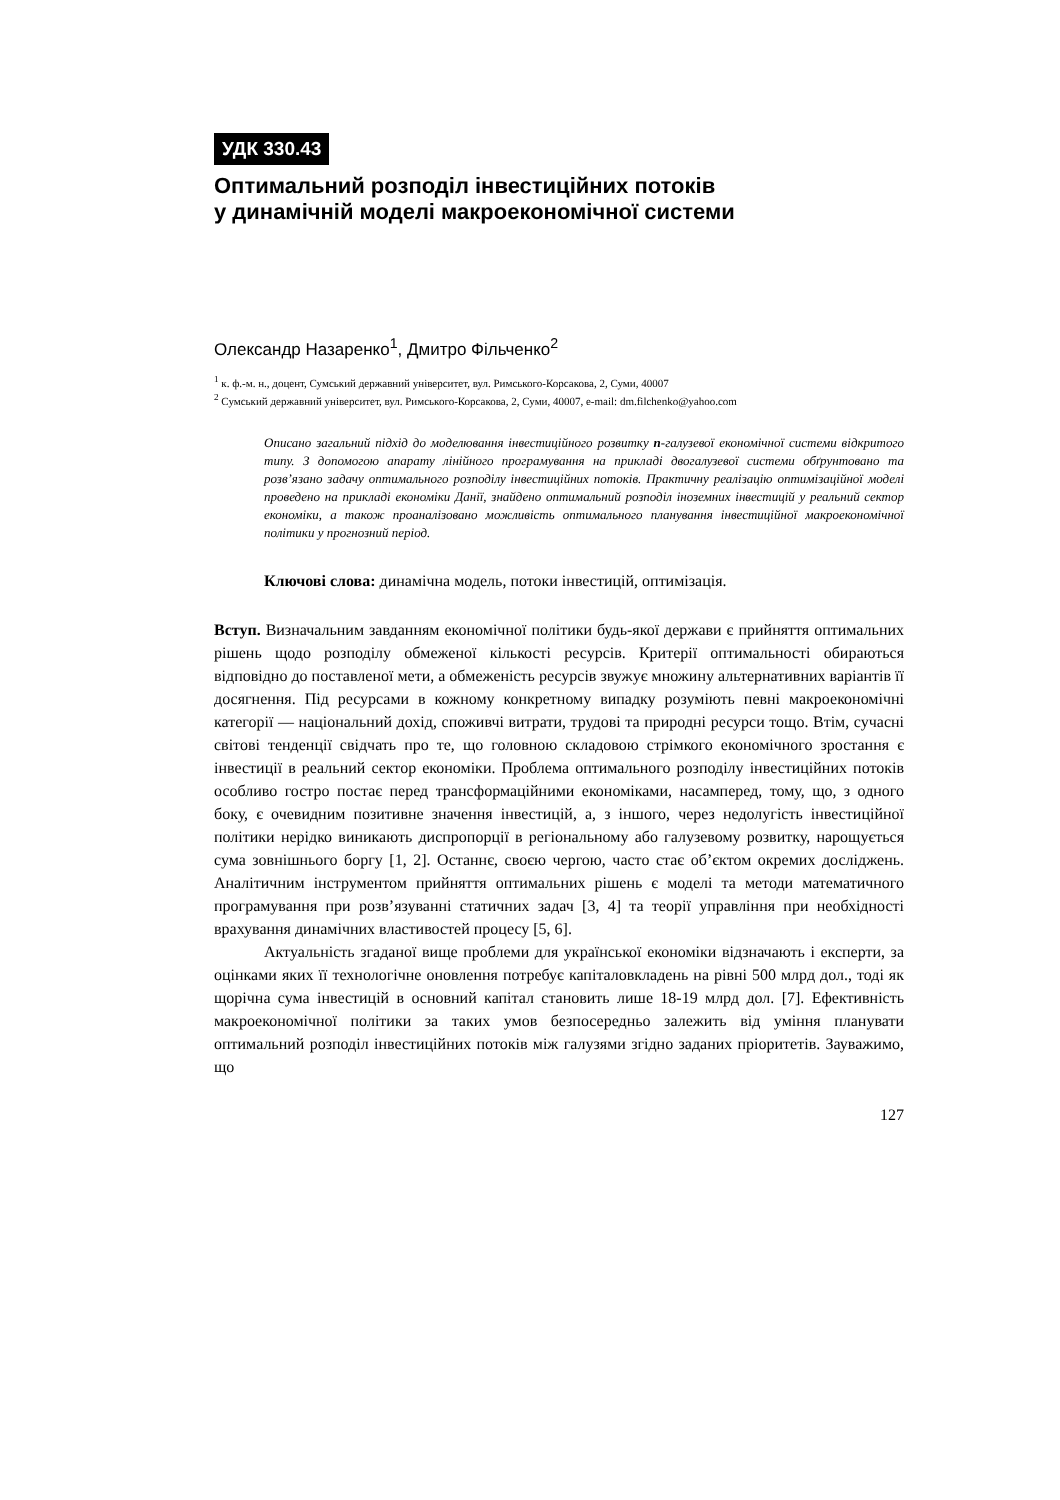УДК 330.43
Оптимальний розподіл інвестиційних потоків
у динамічній моделі макроекономічної системи
Олександр Назаренко<sup>1</sup>, Дмитро Фільченко<sup>2</sup>
<sup>1</sup> к. ф.-м. н., доцент, Сумський державний університет, вул. Римського-Корсакова, 2, Суми, 40007
<sup>2</sup> Сумський державний університет, вул. Римського-Корсакова, 2, Суми, 40007, e-mail: dm.filchenko@yahoo.com
Описано загальний підхід до моделювання інвестиційного розвитку n-галузевої економічної системи відкритого типу. З допомогою апарату лінійного програмування на прикладі двогалузевої системи обґрунтовано та розв’язано задачу оптимального розподілу інвестиційних потоків. Практичну реалізацію оптимізаційної моделі проведено на прикладі економіки Данії, знайдено оптимальний розподіл іноземних інвестицій у реальний сектор економіки, а також проаналізовано можливість оптимального планування інвестиційної макроекономічної політики у прогнозний період.
Ключові слова: динамічна модель, потоки інвестицій, оптимізація.
Вступ. Визначальним завданням економічної політики будь-якої держави є прийняття оптимальних рішень щодо розподілу обмеженої кількості ресурсів. Критерії оптимальності обираються відповідно до поставленої мети, а обмеженість ресурсів звужує множину альтернативних варіантів її досягнення. Під ресурсами в кожному конкретному випадку розуміють певні макроекономічні категорії — національний дохід, споживчі витрати, трудові та природні ресурси тощо. Втім, сучасні світові тенденції свідчать про те, що головною складовою стрімкого економічного зростання є інвестиції в реальний сектор економіки. Проблема оптимального розподілу інвестиційних потоків особливо гостро постає перед трансформаційними економіками, насамперед, тому, що, з одного боку, є очевидним позитивне значення інвестицій, а, з іншого, через недолугість інвестиційної політики нерідко виникають диспропорції в регіональному або галузевому розвитку, нарощується сума зовнішнього боргу [1, 2]. Останнє, своєю чергою, часто стає об’єктом окремих досліджень. Аналітичним інструментом прийняття оптимальних рішень є моделі та методи математичного програмування при розв’язуванні статичних задач [3, 4] та теорії управління при необхідності врахування динамічних властивостей процесу [5, 6].
Актуальність згаданої вище проблеми для української економіки відзначають і експерти, за оцінками яких її технологічне оновлення потребує капіталовкладень на рівні 500 млрд дол., тоді як щорічна сума інвестицій в основний капітал становить лише 18-19 млрд дол. [7]. Ефективність макроекономічної політики за таких умов безпосередньо залежить від уміння планувати оптимальний розподіл інвестиційних потоків між галузями згідно заданих пріоритетів. Зауважимо, що
127